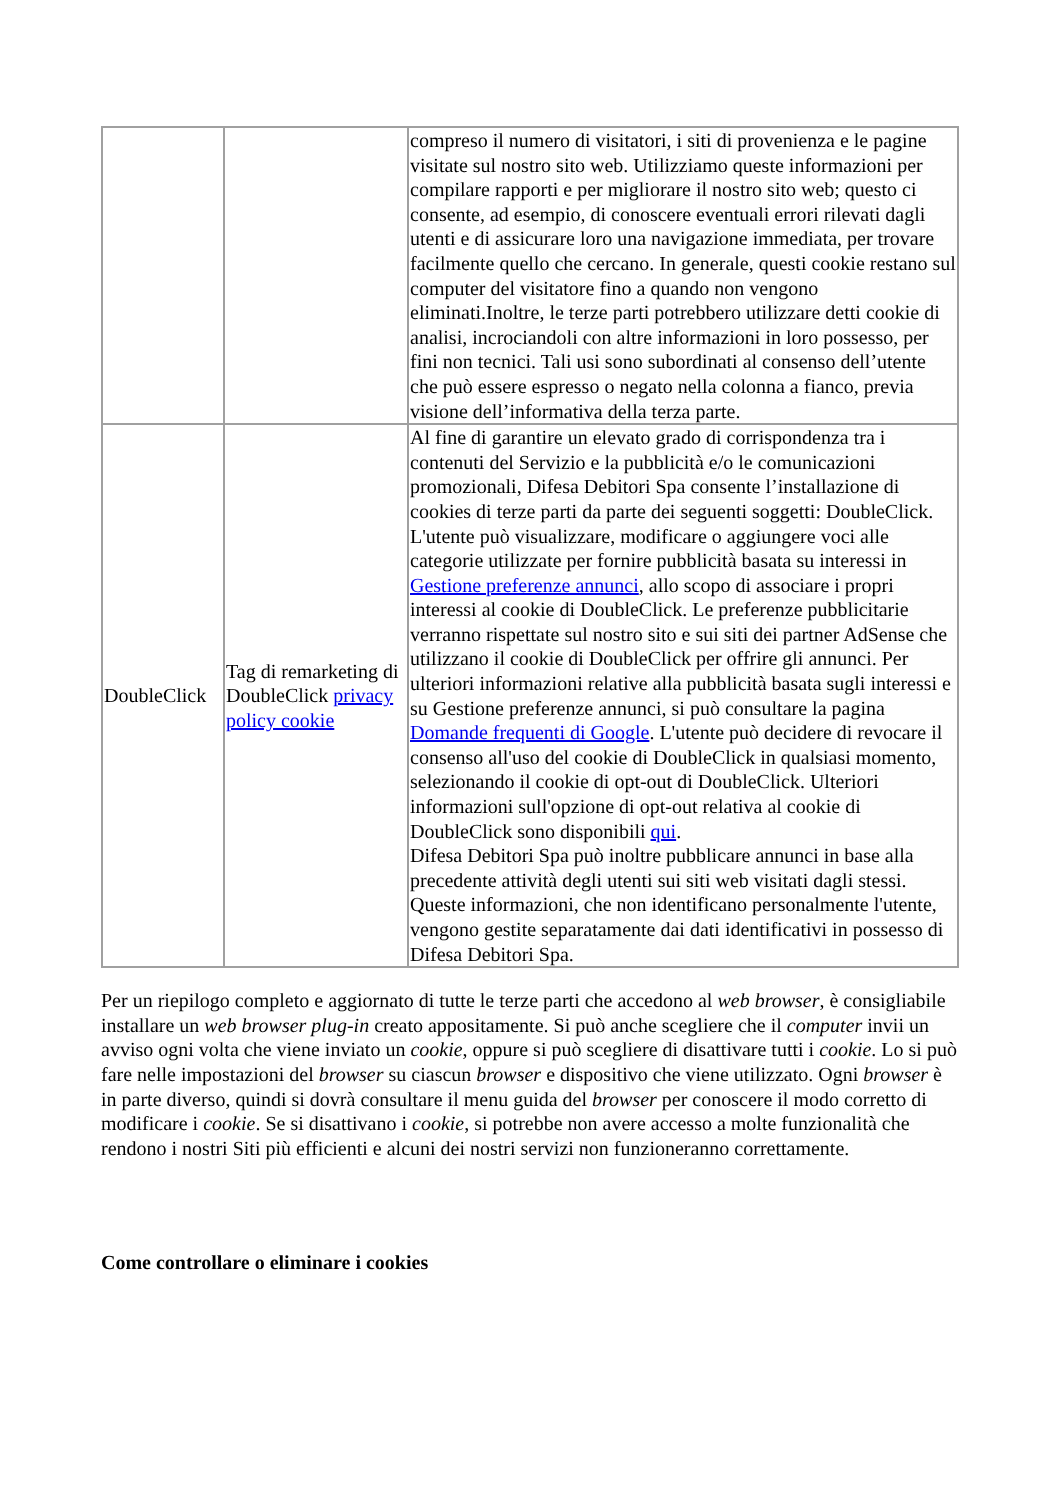| | | compreso il numero di visitatori, i siti di provenienza e le pagine visitate sul nostro sito web. Utilizziamo queste informazioni per compilare rapporti e per migliorare il nostro sito web; questo ci consente, ad esempio, di conoscere eventuali errori rilevati dagli utenti e di assicurare loro una navigazione immediata, per trovare facilmente quello che cercano. In generale, questi cookie restano sul computer del visitatore fino a quando non vengono eliminati.Inoltre, le terze parti potrebbero utilizzare detti cookie di analisi, incrociandoli con altre informazioni in loro possesso, per fini non tecnici. Tali usi sono subordinati al consenso dell’utente che può essere espresso o negato nella colonna a fianco, previa visione dell’informativa della terza parte. |
| DoubleClick | Tag di remarketing di DoubleClick privacy policy cookie | Al fine di garantire un elevato grado di corrispondenza tra i contenuti del Servizio e la pubblicità e/o le comunicazioni promozionali, Difesa Debitori Spa consente l’installazione di cookies di terze parti da parte dei seguenti soggetti: DoubleClick. L'utente può visualizzare, modificare o aggiungere voci alle categorie utilizzate per fornire pubblicità basata su interessi in Gestione preferenze annunci , allo scopo di associare i propri interessi al cookie di DoubleClick. Le preferenze pubblicitarie verranno rispettate sul nostro sito e sui siti dei partner AdSense che utilizzano il cookie di DoubleClick per offrire gli annunci. Per ulteriori informazioni relative alla pubblicità basata sugli interessi e su Gestione preferenze annunci, si può consultare la pagina Domande frequenti di Google . L'utente può decidere di revocare il consenso all'uso del cookie di DoubleClick in qualsiasi momento, selezionando il cookie di opt-out di DoubleClick. Ulteriori informazioni sull'opzione di opt-out relativa al cookie di DoubleClick sono disponibili qui . Difesa Debitori Spa può inoltre pubblicare annunci in base alla precedente attività degli utenti sui siti web visitati dagli stessi. Queste informazioni, che non identificano personalmente l'utente, vengono gestite separatamente dai dati identificativi in possesso di Difesa Debitori Spa. |
Per un riepilogo completo e aggiornato di tutte le terze parti che accedono al web browser, è consigliabile installare un web browser plug-in creato appositamente. Si può anche scegliere che il computer invii un avviso ogni volta che viene inviato un cookie, oppure si può scegliere di disattivare tutti i cookie. Lo si può fare nelle impostazioni del browser su ciascun browser e dispositivo che viene utilizzato. Ogni browser è in parte diverso, quindi si dovrà consultare il menu guida del browser per conoscere il modo corretto di modificare i cookie. Se si disattivano i cookie, si potrebbe non avere accesso a molte funzionalità che rendono i nostri Siti più efficienti e alcuni dei nostri servizi non funzioneranno correttamente.
Come controllare o eliminare i cookies